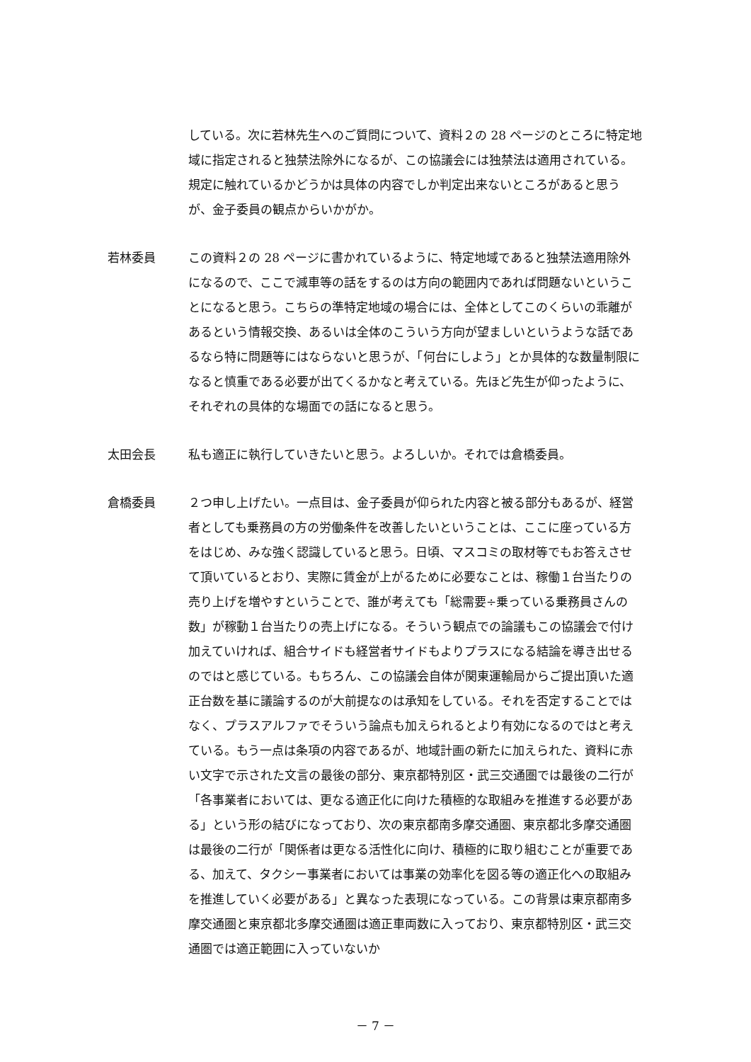している。次に若林先生へのご質問について、資料２の 28 ページのところに特定地域に指定されると独禁法除外になるが、この協議会には独禁法は適用されている。規定に触れているかどうかは具体の内容でしか判定出来ないところがあると思うが、金子委員の観点からいかがか。
若林委員 この資料２の 28 ページに書かれているように、特定地域であると独禁法適用除外になるので、ここで減車等の話をするのは方向の範囲内であれば問題ないということになると思う。こちらの準特定地域の場合には、全体としてこのくらいの乖離があるという情報交換、あるいは全体のこういう方向が望ましいというような話であるなら特に問題等にはならないと思うが、「何台にしよう」とか具体的な数量制限になると慎重である必要が出てくるかなと考えている。先ほど先生が仰ったように、それぞれの具体的な場面での話になると思う。
太田会長 私も適正に執行していきたいと思う。よろしいか。それでは倉橋委員。
倉橋委員 ２つ申し上げたい。一点目は、金子委員が仰られた内容と被る部分もあるが、経営者としても乗務員の方の労働条件を改善したいということは、ここに座っている方をはじめ、みな強く認識していると思う。日頃、マスコミの取材等でもお答えさせて頂いているとおり、実際に賃金が上がるために必要なことは、稼働１台当たりの売り上げを増やすということで、誰が考えても「総需要÷乗っている乗務員さんの数」が稼動１台当たりの売上げになる。そういう観点での論議もこの協議会で付け加えていければ、組合サイドも経営者サイドもよりプラスになる結論を導き出せるのではと感じている。もちろん、この協議会自体が関東運輸局からご提出頂いた適正台数を基に議論するのが大前提なのは承知をしている。それを否定することではなく、プラスアルファでそういう論点も加えられるとより有効になるのではと考えている。もう一点は条項の内容であるが、地域計画の新たに加えられた、資料に赤い文字で示された文言の最後の部分、東京都特別区・武三交通圏では最後の二行が「各事業者においては、更なる適正化に向けた積極的な取組みを推進する必要がある」という形の結びになっており、次の東京都南多摩交通圏、東京都北多摩交通圏は最後の二行が「関係者は更なる活性化に向け、積極的に取り組むことが重要である、加えて、タクシー事業者においては事業の効率化を図る等の適正化への取組みを推進していく必要がある」と異なった表現になっている。この背景は東京都南多摩交通圏と東京都北多摩交通圏は適正車両数に入っており、東京都特別区・武三交通圏では適正範囲に入っていないか
－ 7 －